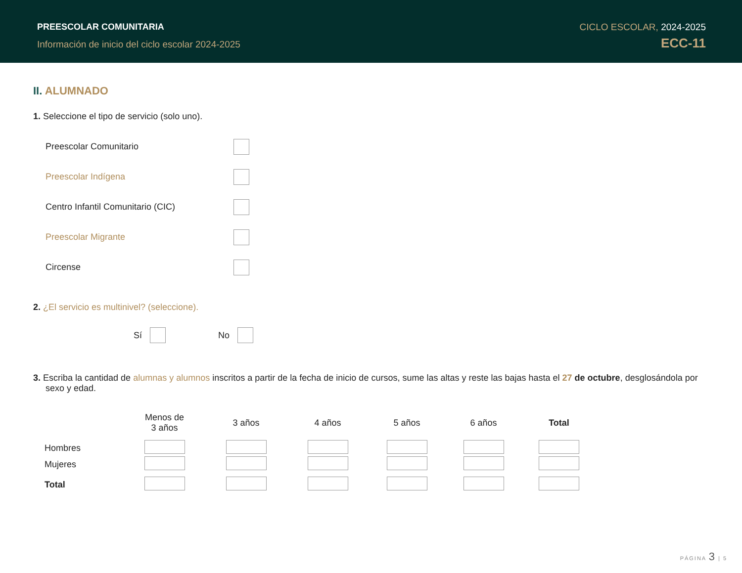PREESCOLAR COMUNITARIA
Información de inicio del ciclo escolar 2024-2025
CICLO ESCOLAR, 2024-2025
ECC-11
II. ALUMNADO
1. Seleccione el tipo de servicio (solo uno).
Preescolar Comunitario
Preescolar Indígena
Centro Infantil Comunitario (CIC)
Preescolar Migrante
Circense
2. ¿El servicio es multinivel? (seleccione).
Sí No
3. Escriba la cantidad de alumnas y alumnos inscritos a partir de la fecha de inicio de cursos, sume las altas y reste las bajas hasta el 27 de octubre, desglosándola por sexo y edad.
| | Menos de 3 años | 3 años | 4 años | 5 años | 6 años | Total |
| --- | --- | --- | --- | --- | --- | --- |
| Hombres | | | | | | |
| Mujeres | | | | | | |
| Total | | | | | | |
PÁGINA 3 | 5